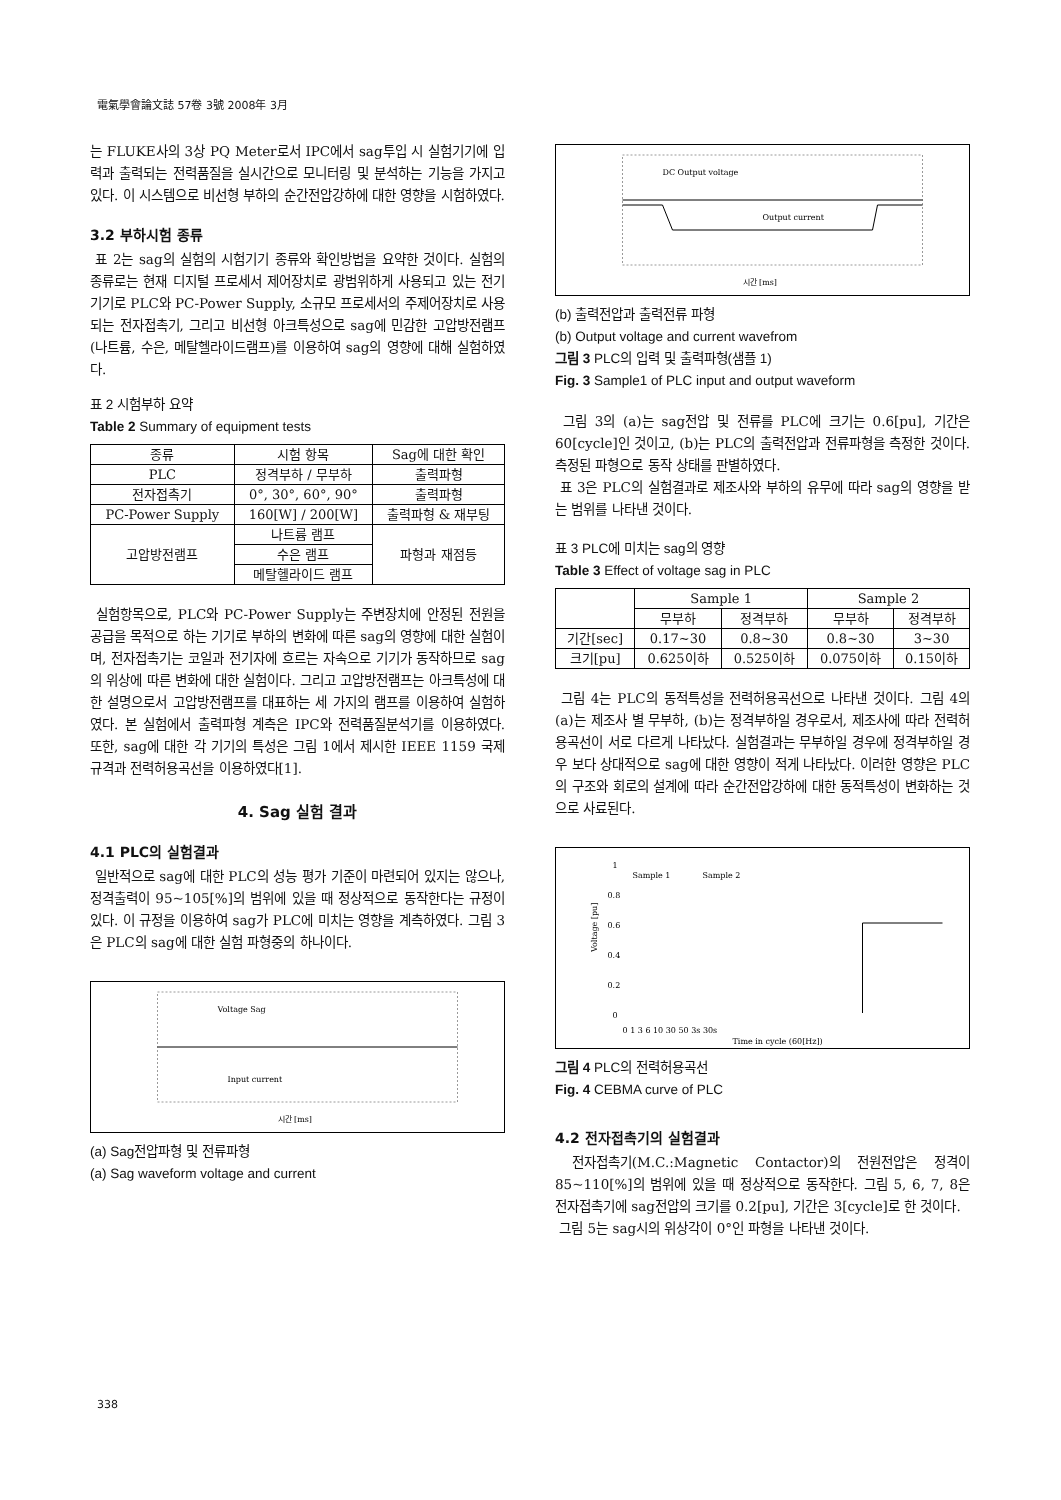電氣學會論文誌 57卷 3號 2008年 3月
는 FLUKE사의 3상 PQ Meter로서 IPC에서 sag투입 시 실험기기에 입력과 출력되는 전력품질을 실시간으로 모니터링 및 분석하는 기능을 가지고 있다. 이 시스템으로 비선형 부하의 순간전압강하에 대한 영향을 시험하였다.
3.2 부하시험 종류
표 2는 sag의 실험의 시험기기 종류와 확인방법을 요약한 것이다. 실험의 종류로는 현재 디지털 프로세서 제어장치로 광범위하게 사용되고 있는 전기기기로 PLC와 PC-Power Supply, 소규모 프로세서의 주제어장치로 사용되는 전자접촉기, 그리고 비선형 아크특성으로 sag에 민감한 고압방전램프(나트륨, 수은, 메탈헬라이드램프)를 이용하여 sag의 영향에 대해 실험하였다.
표 2 시험부하 요약
Table 2 Summary of equipment tests
| 종류 | 시험 항목 | Sag에 대한 확인 |
| --- | --- | --- |
| PLC | 정격부하 / 무부하 | 출력파형 |
| 전자접촉기 | 0°, 30°, 60°, 90° | 출력파형 |
| PC-Power Supply | 160[W] / 200[W] | 출력파형 & 재부팅 |
| 고압방전램프 | 나트륨 램프 | 파형과 재점등 |
| | 수은 램프 | |
| | 메탈헬라이드 램프 | |
실험항목으로, PLC와 PC-Power Supply는 주변장치에 안정된 전원을 공급을 목적으로 하는 기기로 부하의 변화에 따른 sag의 영향에 대한 실험이며, 전자접촉기는 코일과 전기자에 흐르는 자속으로 기기가 동작하므로 sag의 위상에 따른 변화에 대한 실험이다. 그리고 고압방전램프는 아크특성에 대한 설명으로서 고압방전램프를 대표하는 세 가지의 램프를 이용하여 실험하였다. 본 실험에서 출력파형 계측은 IPC와 전력품질분석기를 이용하였다. 또한, sag에 대한 각 기기의 특성은 그림 1에서 제시한 IEEE 1159 국제 규격과 전력허용곡선을 이용하였다[1].
4. Sag 실험 결과
4.1 PLC의 실험결과
일반적으로 sag에 대한 PLC의 성능 평가 기준이 마련되어 있지는 않으나, 정격출력이 95~105[%]의 범위에 있을 때 정상적으로 동작한다는 규정이 있다. 이 규정을 이용하여 sag가 PLC에 미치는 영향을 계측하였다. 그림 3은 PLC의 sag에 대한 실험 파형중의 하나이다.
Voltage Sag
Input current
시간 [ms]
(a) Sag전압파형 및 전류파형
(a) Sag waveform voltage and current
DC Output voltage
Output current
시간 [ms]
(b) 출력전압과 출력전류 파형
(b) Output voltage and current wavefrom
그림 3 PLC의 입력 및 출력파형(샘플 1)
Fig. 3 Sample1 of PLC input and output waveform
그림 3의 (a)는 sag전압 및 전류를 PLC에 크기는 0.6[pu], 기간은 60[cycle]인 것이고, (b)는 PLC의 출력전압과 전류파형을 측정한 것이다. 측정된 파형으로 동작 상태를 판별하였다.
표 3은 PLC의 실험결과로 제조사와 부하의 유무에 따라 sag의 영향을 받는 범위를 나타낸 것이다.
표 3 PLC에 미치는 sag의 영향
Table 3 Effect of voltage sag in PLC
| | Sample 1 | | Sample 2 | |
| --- | --- | --- | --- | --- |
| | 무부하 | 정격부하 | 무부하 | 정격부하 |
| 기간[sec] | 0.17~30 | 0.8~30 | 0.8~30 | 3~30 |
| 크기[pu] | 0.625이하 | 0.525이하 | 0.075이하 | 0.15이하 |
그림 4는 PLC의 동적특성을 전력허용곡선으로 나타낸 것이다. 그림 4의 (a)는 제조사 별 무부하, (b)는 정격부하일 경우로서, 제조사에 따라 전력허용곡선이 서로 다르게 나타났다. 실험결과는 무부하일 경우에 정격부하일 경우 보다 상대적으로 sag에 대한 영향이 적게 나타났다. 이러한 영향은 PLC의 구조와 회로의 설계에 따라 순간전압강하에 대한 동적특성이 변화하는 것으로 사료된다.
1
0.8
0.6
0.4
0.2
0
Voltage [pu]
Sample 1
Sample 2
0 1 3 6 10 30 50 3s 30s
Time in cycle (60[Hz])
그림 4 PLC의 전력허용곡선
Fig. 4 CEBMA curve of PLC
4.2 전자접촉기의 실험결과
전자접촉기(M.C.:Magnetic Contactor)의 전원전압은 정격이 85~110[%]의 범위에 있을 때 정상적으로 동작한다. 그림 5, 6, 7, 8은 전자접촉기에 sag전압의 크기를 0.2[pu], 기간은 3[cycle]로 한 것이다.
그림 5는 sag시의 위상각이 0°인 파형을 나타낸 것이다.
338